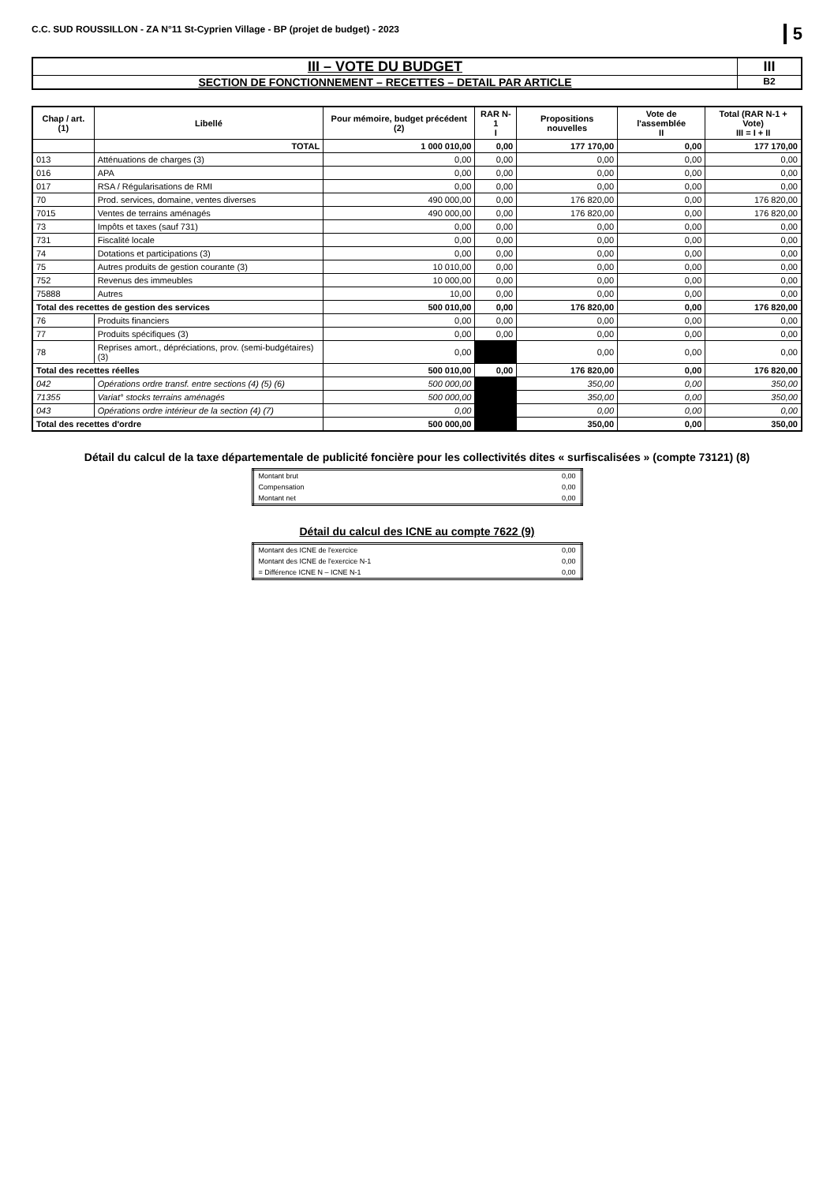C.C. SUD ROUSSILLON - ZA N°11 St-Cyprien Village - BP (projet de budget) - 2023 5
III – VOTE DU BUDGET
SECTION DE FONCTIONNEMENT – RECETTES – DETAIL PAR ARTICLE
III
B2
| Chap / art. (1) | Libellé | Pour mémoire, budget précédent (2) | RAR N-1 I | Propositions nouvelles | Vote de l'assemblée II | Total (RAR N-1 + Vote) III = I + II |
| --- | --- | --- | --- | --- | --- | --- |
| | TOTAL | 1 000 010,00 | 0,00 | 177 170,00 | 0,00 | 177 170,00 |
| 013 | Atténuations de charges (3) | 0,00 | 0,00 | 0,00 | 0,00 | 0,00 |
| 016 | APA | 0,00 | 0,00 | 0,00 | 0,00 | 0,00 |
| 017 | RSA / Régularisations de RMI | 0,00 | 0,00 | 0,00 | 0,00 | 0,00 |
| 70 | Prod. services, domaine, ventes diverses | 490 000,00 | 0,00 | 176 820,00 | 0,00 | 176 820,00 |
| 7015 | Ventes de terrains aménagés | 490 000,00 | 0,00 | 176 820,00 | 0,00 | 176 820,00 |
| 73 | Impôts et taxes (sauf 731) | 0,00 | 0,00 | 0,00 | 0,00 | 0,00 |
| 731 | Fiscalité locale | 0,00 | 0,00 | 0,00 | 0,00 | 0,00 |
| 74 | Dotations et participations (3) | 0,00 | 0,00 | 0,00 | 0,00 | 0,00 |
| 75 | Autres produits de gestion courante (3) | 10 010,00 | 0,00 | 0,00 | 0,00 | 0,00 |
| 752 | Revenus des immeubles | 10 000,00 | 0,00 | 0,00 | 0,00 | 0,00 |
| 75888 | Autres | 10,00 | 0,00 | 0,00 | 0,00 | 0,00 |
| Total des recettes de gestion des services | | 500 010,00 | 0,00 | 176 820,00 | 0,00 | 176 820,00 |
| 76 | Produits financiers | 0,00 | 0,00 | 0,00 | 0,00 | 0,00 |
| 77 | Produits spécifiques (3) | 0,00 | 0,00 | 0,00 | 0,00 | 0,00 |
| 78 | Reprises amort., dépréciations, prov. (semi-budgétaires) (3) | 0,00 | | 0,00 | 0,00 | 0,00 |
| Total des recettes réelles | | 500 010,00 | 0,00 | 176 820,00 | 0,00 | 176 820,00 |
| 042 | Opérations ordre transf. entre sections (4) (5) (6) | 500 000,00 | | 350,00 | 0,00 | 350,00 |
| 71355 | Variat° stocks terrains aménagés | 500 000,00 | | 350,00 | 0,00 | 350,00 |
| 043 | Opérations ordre intérieur de la section (4) (7) | 0,00 | | 0,00 | 0,00 | 0,00 |
| Total des recettes d'ordre | | 500 000,00 | | 350,00 | 0,00 | 350,00 |
Détail du calcul de la taxe départementale de publicité foncière pour les collectivités dites « surfiscalisées » (compte 73121) (8)
| Montant brut | 0,00 |
| Compensation | 0,00 |
| Montant net | 0,00 |
Détail du calcul des ICNE au compte 7622 (9)
| Montant des ICNE de l'exercice | 0,00 |
| Montant des ICNE de l'exercice N-1 | 0,00 |
| = Différence ICNE N – ICNE N-1 | 0,00 |